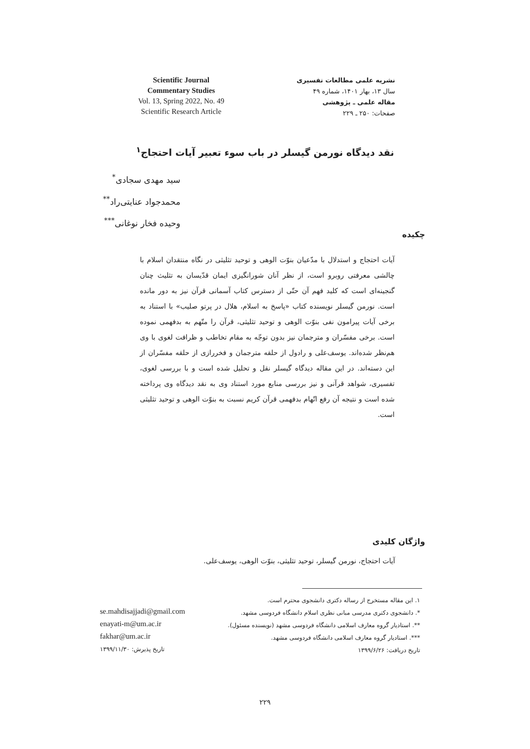Scientific Journal
Commentary Studies
Vol. 13, Spring 2022, No. 49
Scientific Research Article
نشریه علمی مطالعات تفسیری
سال ۱۳، بهار ۱۴۰۱، شماره ۴۹
مقاله علمی ـ پژوهشی
صفحات: ۲۵۰ ـ ۲۲۹
نقد دیدگاه نورمن گیسلر در باب سوء تعبیر آیات احتجاج<sup>۱</sup>
سید مهدی سجادی<sup>*</sup>
محمدجواد عنایتی‌راد<sup>**</sup>
وحیده فخار نوغانی<sup>***</sup>
چکیده
آیات احتجاج و استدلال با مدّعیان بنوّت الوهی و توحید تثلیثی در نگاه منتقدان اسلام با چالشی معرفتی روبرو است، از نظر آنان شورانگیزی ایمان قدّیسان به تثلیث چنان گنجینه‌ای است که کلید فهم آن حتّی از دسترس کتاب آسمانی قرآن نیز به دور مانده است. نورمن گیسلر نویسنده کتاب «پاسخ به اسلام، هلال در پرتو صلیب» با استناد به برخی آیات پیرامون نفی بنوّت الوهی و توحید تثلیثی، قرآن را متّهم به بدفهمی نموده است. برخی مفسّران و مترجمان نیز بدون توجّه به مقام تخاطب و ظرافت لغوی با وی هم‌نظر شده‌اند. یوسف‌علی و رادول از حلقه مترجمان و فخررازی از حلقه مفسّران از این دسته‌اند. در این مقاله دیدگاه گیسلر نقل و تحلیل شده است و با بررسی لغوی، تفسیری، شواهد قرآنی و نیز بررسی منابع مورد استناد وی به نقد دیدگاه وی پرداخته شده است و نتیجه آن رفع اتّهام بدفهمی قرآن کریم نسبت به بنوّت الوهی و توحید تثلیثی است.
واژگان کلیدی
آیات احتجاج، نورمن گیسلر، توحید تثلیثی، بنوّت الوهی، یوسف‌علی.
۱. این مقاله مستخرج از رساله دکتری دانشجوی محترم است.
*. دانشجوی دکتری مدرسی مبانی نظری اسلام دانشگاه فردوسی مشهد.
**. استادیار گروه معارف اسلامی دانشگاه فردوسی مشهد (نویسنده مسئول).
***. استادیار گروه معارف اسلامی دانشگاه فردوسی مشهد.
تاریخ دریافت: ۱۳۹۹/۶/۲۶
se.mahdisajjadi@gmail.com
enayati-m@um.ac.ir
fakhar@um.ac.ir
تاریخ پذیرش: ۱۳۹۹/۱۱/۳۰
۲۲۹